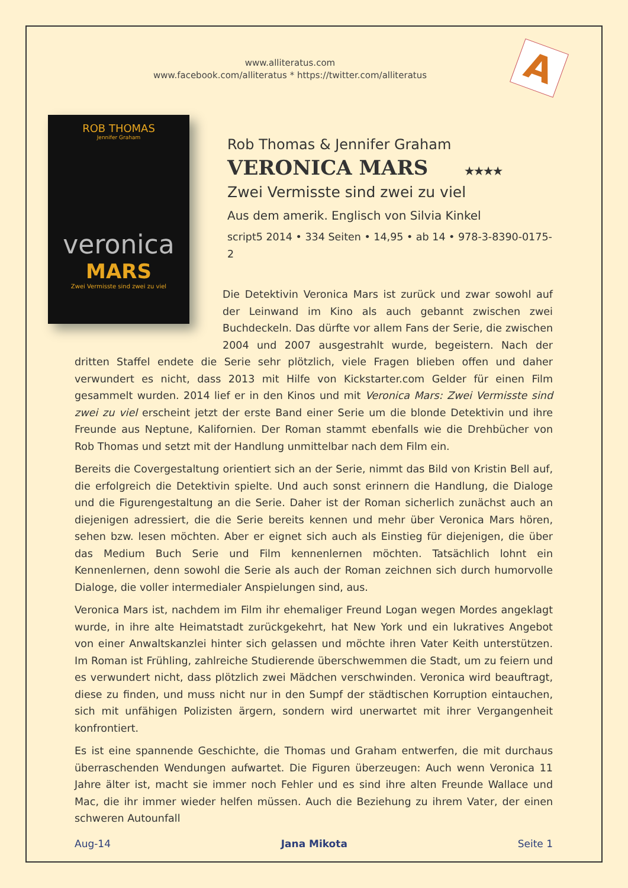www.alliteratus.com
www.facebook.com/alliteratus * https://twitter.com/alliteratus
A
ROB THOMAS
Jennifer Graham
veronica
MARS
Zwei Vermisste sind zwei zu viel
Rob Thomas & Jennifer Graham
VERONICA MARS ★★★★
Zwei Vermisste sind zwei zu viel
Aus dem amerik. Englisch von Silvia Kinkel
script5 2014 • 334 Seiten • 14,95 • ab 14 • 978-3-8390-0175-2
Die Detektivin Veronica Mars ist zurück und zwar sowohl auf der Leinwand im Kino als auch gebannt zwischen zwei Buchdeckeln. Das dürfte vor allem Fans der Serie, die zwischen 2004 und 2007 ausgestrahlt wurde, begeistern. Nach der dritten Staffel endete die Serie sehr plötzlich, viele Fragen blieben offen und daher verwundert es nicht, dass 2013 mit Hilfe von Kickstarter.com Gelder für einen Film gesammelt wurden. 2014 lief er in den Kinos und mit Veronica Mars: Zwei Vermisste sind zwei zu viel erscheint jetzt der erste Band einer Serie um die blonde Detektivin und ihre Freunde aus Neptune, Kalifornien. Der Roman stammt ebenfalls wie die Drehbücher von Rob Thomas und setzt mit der Handlung unmittelbar nach dem Film ein.
Bereits die Covergestaltung orientiert sich an der Serie, nimmt das Bild von Kristin Bell auf, die erfolgreich die Detektivin spielte. Und auch sonst erinnern die Handlung, die Dialoge und die Figurengestaltung an die Serie. Daher ist der Roman sicherlich zunächst auch an diejenigen adressiert, die die Serie bereits kennen und mehr über Veronica Mars hören, sehen bzw. lesen möchten. Aber er eignet sich auch als Einstieg für diejenigen, die über das Medium Buch Serie und Film kennenlernen möchten. Tatsächlich lohnt ein Kennenlernen, denn sowohl die Serie als auch der Roman zeichnen sich durch humorvolle Dialoge, die voller intermedialer Anspielungen sind, aus.
Veronica Mars ist, nachdem im Film ihr ehemaliger Freund Logan wegen Mordes angeklagt wurde, in ihre alte Heimatstadt zurückgekehrt, hat New York und ein lukratives Angebot von einer Anwaltskanzlei hinter sich gelassen und möchte ihren Vater Keith unterstützen. Im Roman ist Frühling, zahlreiche Studierende überschwemmen die Stadt, um zu feiern und es verwundert nicht, dass plötzlich zwei Mädchen verschwinden. Veronica wird beauftragt, diese zu finden, und muss nicht nur in den Sumpf der städtischen Korruption eintauchen, sich mit unfähigen Polizisten ärgern, sondern wird unerwartet mit ihrer Vergangenheit konfrontiert.
Es ist eine spannende Geschichte, die Thomas und Graham entwerfen, die mit durchaus überraschenden Wendungen aufwartet. Die Figuren überzeugen: Auch wenn Veronica 11 Jahre älter ist, macht sie immer noch Fehler und es sind ihre alten Freunde Wallace und Mac, die ihr immer wieder helfen müssen. Auch die Beziehung zu ihrem Vater, der einen schweren Autounfall
Aug-14 Jana Mikota Seite 1